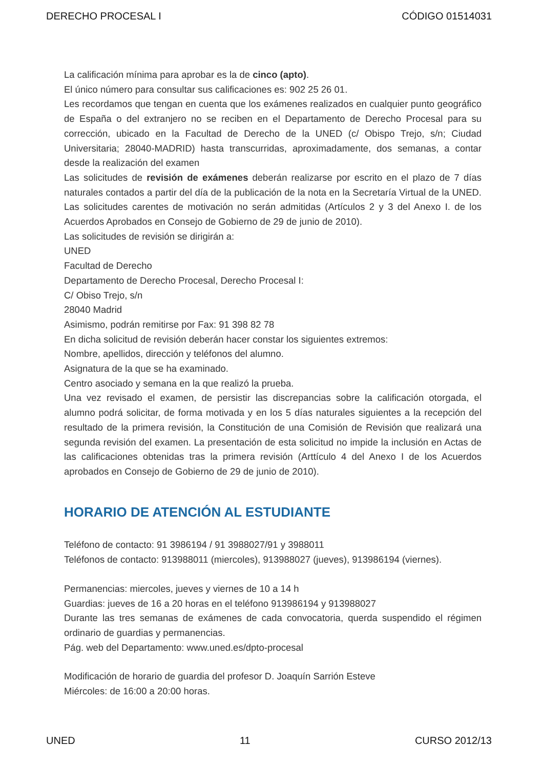DERECHO PROCESAL I CÓDIGO 01514031
La calificación mínima para aprobar es la de cinco (apto).
El único número para consultar sus calificaciones es: 902 25 26 01.
Les recordamos que tengan en cuenta que los exámenes realizados en cualquier punto geográfico de España o del extranjero no se reciben en el Departamento de Derecho Procesal para su corrección, ubicado en la Facultad de Derecho de la UNED (c/ Obispo Trejo, s/n; Ciudad Universitaria; 28040-MADRID) hasta transcurridas, aproximadamente, dos semanas, a contar desde la realización del examen
Las solicitudes de revisión de exámenes deberán realizarse por escrito en el plazo de 7 días naturales contados a partir del día de la publicación de la nota en la Secretaría Virtual de la UNED. Las solicitudes carentes de motivación no serán admitidas (Artículos 2 y 3 del Anexo I. de los Acuerdos Aprobados en Consejo de Gobierno de 29 de junio de 2010).
Las solicitudes de revisión se dirigirán a:
UNED
Facultad de Derecho
Departamento de Derecho Procesal, Derecho Procesal I:
C/ Obiso Trejo, s/n
28040 Madrid
Asimismo, podrán remitirse por Fax: 91 398 82 78
En dicha solicitud de revisión deberán hacer constar los siguientes extremos:
Nombre, apellidos, dirección y teléfonos del alumno.
Asignatura de la que se ha examinado.
Centro asociado y semana en la que realizó la prueba.
Una vez revisado el examen, de persistir las discrepancias sobre la calificación otorgada, el alumno podrá solicitar, de forma motivada y en los 5 días naturales siguientes a la recepción del resultado de la primera revisión, la Constitución de una Comisión de Revisión que realizará una segunda revisión del examen. La presentación de esta solicitud no impide la inclusión en Actas de las calificaciones obtenidas tras la primera revisión (Arttículo 4 del Anexo I de los Acuerdos aprobados en Consejo de Gobierno de 29 de junio de 2010).
HORARIO DE ATENCIÓN AL ESTUDIANTE
Teléfono de contacto: 91 3986194 / 91 3988027/91 y 3988011
Teléfonos de contacto: 913988011 (miercoles), 913988027 (jueves), 913986194 (viernes).
Permanencias: miercoles, jueves y viernes de 10 a 14 h
Guardias: jueves de 16 a 20 horas en el teléfono 913986194 y 913988027
Durante las tres semanas de exámenes de cada convocatoria, querda suspendido el régimen ordinario de guardias y permanencias.
Pág. web del Departamento: www.uned.es/dpto-procesal
Modificación de horario de guardia del profesor D. Joaquín Sarrión Esteve
Miércoles: de 16:00 a 20:00 horas.
UNED 11 CURSO 2012/13